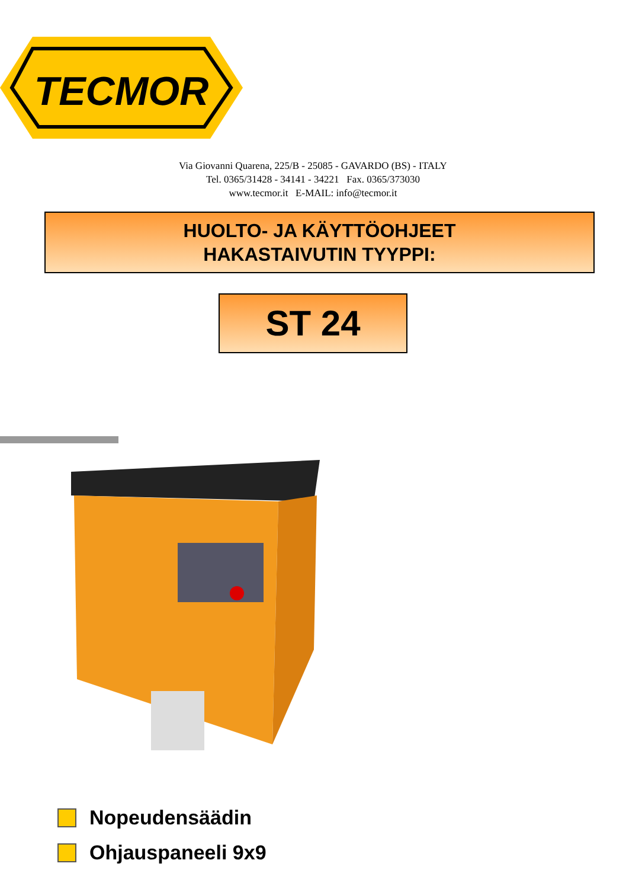TECMOR
Via Giovanni Quarena, 225/B - 25085 - GAVARDO (BS) - ITALY
Tel. 0365/31428 - 34141 - 34221 Fax. 0365/373030
www.tecmor.it E-MAIL: info@tecmor.it
HUOLTO- JA KÄYTTÖOHJEET
HAKASTAIVUTIN TYYPPI:
ST 24
Nopeudensäädin
Ohjauspaneeli 9x9